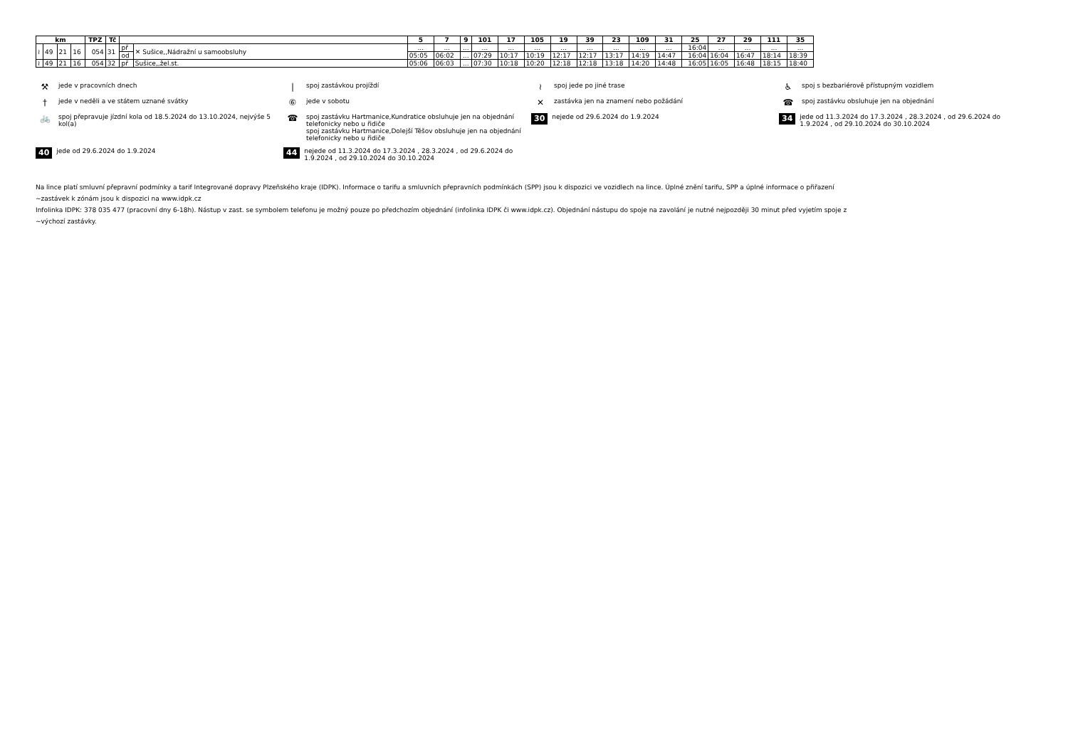| km | | | | TPZ | Tč | | | 5 | 7 | 9 | 101 | 17 | 105 | 19 | 39 | 23 | 109 | 31 | 25 | 27 | 29 | 111 | 35 |
| --- | --- | --- | --- | --- | --- | --- | --- | --- | --- | --- | --- | --- | --- | --- | --- | --- | --- | --- | --- | --- | --- | --- | --- |
| ≀ | 49 | 21 | 16 | 054 | 31 | př | ✕ Sušice,,Nádražní u samoobsluhy | ... | ... | ... | ... | ... | ... | ... | ... | ... | ... | ... | 16:04 | ... | ... | ... | ... |
| | | | | | | od | | 05:05 | 06:02 | ... | 07:29 | 10:17 | 10:19 | 12:17 | 12:17 | 13:17 | 14:19 | 14:47 | 16:04 | 16:04 | 16:47 | 18:14 | 18:39 |
| ≀ | 49 | 21 | 16 | 054 | 32 | př | Sušice,,žel.st. | 05:06 | 06:03 | ... | 07:30 | 10:18 | 10:20 | 12:18 | 12:18 | 13:18 | 14:20 | 14:48 | 16:05 | 16:05 | 16:48 | 18:15 | 18:40 |
⚒ jede v pracovních dnech
| spoj zastávkou projíždí
≀ spoj jede po jiné trase
♿ spoj s bezbariérově přístupným vozidlem
† jede v neděli a ve státem uznané svátky
⑥ jede v sobotu
✕ zastávka jen na znamení nebo požádání
☎ spoj zastávku obsluhuje jen na objednání
🚲 spoj přepravuje jízdní kola od 18.5.2024 do 13.10.2024, nejvýše 5 kol(a)
☎ spoj zastávku Hartmanice,Kundratice obsluhuje jen na objednání telefonicky nebo u řidiče
spoj zastávku Hartmanice,Dolejší Těšov obsluhuje jen na objednání telefonicky nebo u řidiče
30 nejede od 29.6.2024 do 1.9.2024
34 jede od 11.3.2024 do 17.3.2024 , 28.3.2024 , od 29.6.2024 do 1.9.2024 , od 29.10.2024 do 30.10.2024
40 jede od 29.6.2024 do 1.9.2024
44 nejede od 11.3.2024 do 17.3.2024 , 28.3.2024 , od 29.6.2024 do 1.9.2024 , od 29.10.2024 do 30.10.2024
Na lince platí smluvní přepravní podmínky a tarif Integrované dopravy Plzeňského kraje (IDPK). Informace o tarifu a smluvních přepravních podmínkách (SPP) jsou k dispozici ve vozidlech na lince. Úplné znění tarifu, SPP a úplné informace o přiřazení
~zastávek k zónám jsou k dispozici na www.idpk.cz
Infolinka IDPK: 378 035 477 (pracovní dny 6-18h). Nástup v zast. se symbolem telefonu je možný pouze po předchozím objednání (infolinka IDPK či www.idpk.cz). Objednání nástupu do spoje na zavolání je nutné nejpozději 30 minut před vyjetím spoje z
~výchozí zastávky.